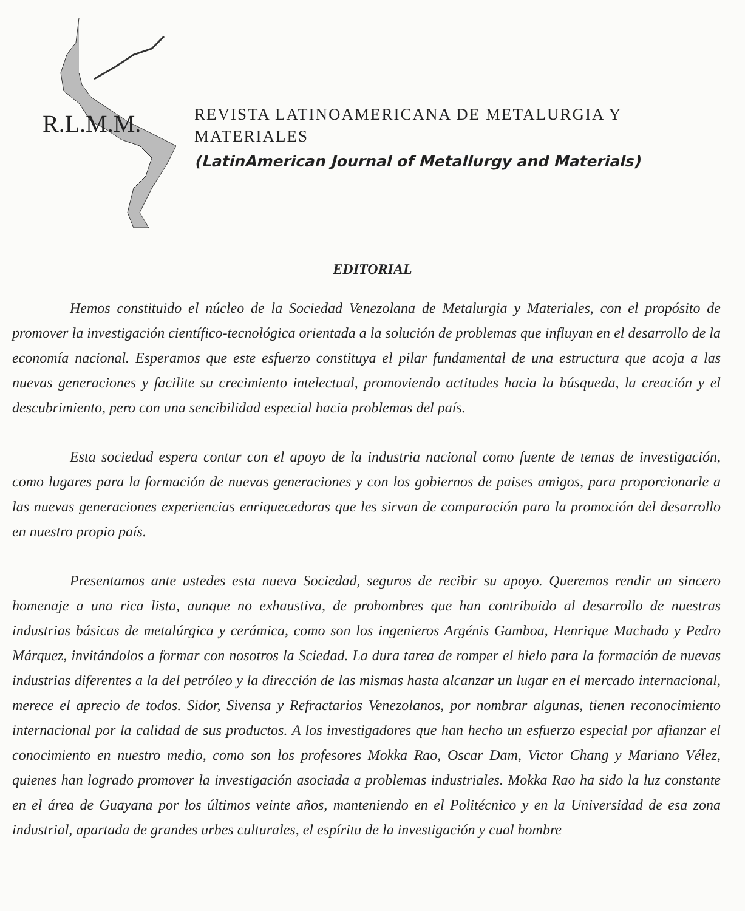R.L.M.M.
REVISTA LATINOAMERICANA DE METALURGIA Y MATERIALES
(LatinAmerican Journal of Metallurgy and Materials)
EDITORIAL
Hemos constituido el núcleo de la Sociedad Venezolana de Metalurgia y Materiales, con el propósito de promover la investigación científico-tecnológica orientada a la solución de problemas que influyan en el desarrollo de la economía nacional. Esperamos que este esfuerzo constituya el pilar fundamental de una estructura que acoja a las nuevas generaciones y facilite su crecimiento intelectual, promoviendo actitudes hacia la búsqueda, la creación y el descubrimiento, pero con una sencibilidad especial hacia problemas del país.
Esta sociedad espera contar con el apoyo de la industria nacional como fuente de temas de investigación, como lugares para la formación de nuevas generaciones y con los gobiernos de paises amigos, para proporcionarle a las nuevas generaciones experiencias enriquecedoras que les sirvan de comparación para la promoción del desarrollo en nuestro propio país.
Presentamos ante ustedes esta nueva Sociedad, seguros de recibir su apoyo. Queremos rendir un sincero homenaje a una rica lista, aunque no exhaustiva, de prohombres que han contribuido al desarrollo de nuestras industrias básicas de metalúrgica y cerámica, como son los ingenieros Argénis Gamboa, Henrique Machado y Pedro Márquez, invitándolos a formar con nosotros la Sciedad. La dura tarea de romper el hielo para la formación de nuevas industrias diferentes a la del petróleo y la dirección de las mismas hasta alcanzar un lugar en el mercado internacional, merece el aprecio de todos. Sidor, Sivensa y Refractarios Venezolanos, por nombrar algunas, tienen reconocimiento internacional por la calidad de sus productos. A los investigadores que han hecho un esfuerzo especial por afianzar el conocimiento en nuestro medio, como son los profesores Mokka Rao, Oscar Dam, Victor Chang y Mariano Vélez, quienes han logrado promover la investigación asociada a problemas industriales. Mokka Rao ha sido la luz constante en el área de Guayana por los últimos veinte años, manteniendo en el Politécnico y en la Universidad de esa zona industrial, apartada de grandes urbes culturales, el espíritu de la investigación y cual hombre